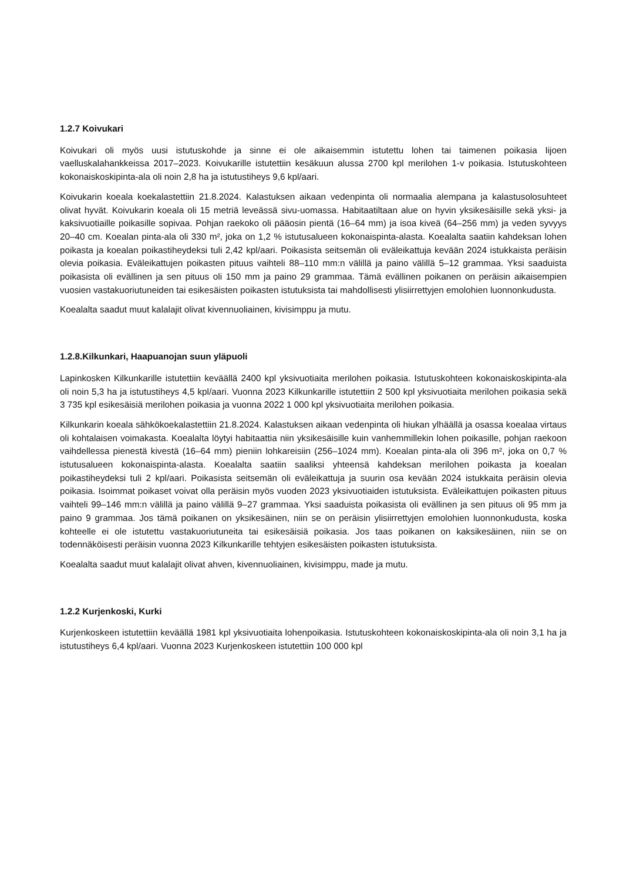1.2.7 Koivukari
Koivukari oli myös uusi istutuskohde ja sinne ei ole aikaisemmin istutettu lohen tai taimenen poikasia Iijoen vaelluskalahankkeissa 2017–2023. Koivukarille istutettiin kesäkuun alussa 2700 kpl merilohen 1-v poikasia. Istutuskohteen kokonaiskoskipinta-ala oli noin 2,8 ha ja istutustiheys 9,6 kpl/aari.
Koivukarin koeala koekalastettiin 21.8.2024. Kalastuksen aikaan vedenpinta oli normaalia alempana ja kalastusolosuhteet olivat hyvät. Koivukarin koeala oli 15 metriä leveässä sivu-uomassa. Habitaatiltaan alue on hyvin yksikesäisille sekä yksi- ja kaksivuotiaille poikasille sopivaa. Pohjan raekoko oli pääosin pientä (16–64 mm) ja isoa kiveä (64–256 mm) ja veden syvyys 20–40 cm. Koealan pinta-ala oli 330 m², joka on 1,2 % istutusalueen kokonaispinta-alasta. Koealalta saatiin kahdeksan lohen poikasta ja koealan poikastiheydeksi tuli 2,42 kpl/aari. Poikasista seitsemän oli eväleikattuja kevään 2024 istukkaista peräisin olevia poikasia. Eväleikattujen poikasten pituus vaihteli 88–110 mm:n välillä ja paino välillä 5–12 grammaa. Yksi saaduista poikasista oli evällinen ja sen pituus oli 150 mm ja paino 29 grammaa. Tämä evällinen poikanen on peräisin aikaisempien vuosien vastakuoriutuneiden tai esikesäisten poikasten istutuksista tai mahdollisesti ylisiirrettyjen emolohien luonnonkudusta.
Koealalta saadut muut kalalajit olivat kivennuoliainen, kivisimppu ja mutu.
1.2.8.Kilkunkari, Haapuanojan suun yläpuoli
Lapinkosken Kilkunkarille istutettiin keväällä 2400 kpl yksivuotiaita merilohen poikasia. Istutuskohteen kokonaiskoskipinta-ala oli noin 5,3 ha ja istutustiheys 4,5 kpl/aari. Vuonna 2023 Kilkunkarille istutettiin 2 500 kpl yksivuotiaita merilohen poikasia sekä 3 735 kpl esikesäisiä merilohen poikasia ja vuonna 2022 1 000 kpl yksivuotiaita merilohen poikasia.
Kilkunkarin koeala sähkökoekalastettiin 21.8.2024. Kalastuksen aikaan vedenpinta oli hiukan ylhäällä ja osassa koealaa virtaus oli kohtalaisen voimakasta. Koealalta löytyi habitaattia niin yksikesäisille kuin vanhemmillekin lohen poikasille, pohjan raekoon vaihdellessa pienestä kivestä (16–64 mm) pieniin lohkareisiin (256–1024 mm). Koealan pinta-ala oli 396 m², joka on 0,7 % istutusalueen kokonaispinta-alasta. Koealalta saatiin saaliksi yhteensä kahdeksan merilohen poikasta ja koealan poikastiheydeksi tuli 2 kpl/aari. Poikasista seitsemän oli eväleikattuja ja suurin osa kevään 2024 istukkaita peräisin olevia poikasia. Isoimmat poikaset voivat olla peräisin myös vuoden 2023 yksivuotiaiden istutuksista. Eväleikattujen poikasten pituus vaihteli 99–146 mm:n välillä ja paino välillä 9–27 grammaa. Yksi saaduista poikasista oli evällinen ja sen pituus oli 95 mm ja paino 9 grammaa. Jos tämä poikanen on yksikesäinen, niin se on peräisin ylisiirrettyjen emolohien luonnonkudusta, koska kohteelle ei ole istutettu vastakuoriutuneita tai esikesäisiä poikasia. Jos taas poikanen on kaksikesäinen, niin se on todennäköisesti peräisin vuonna 2023 Kilkunkarille tehtyjen esikesäisten poikasten istutuksista.
Koealalta saadut muut kalalajit olivat ahven, kivennuoliainen, kivisimppu, made ja mutu.
1.2.2 Kurjenkoski, Kurki
Kurjenkoskeen istutettiin keväällä 1981 kpl yksivuotiaita lohenpoikasia. Istutuskohteen kokonaiskoskipinta-ala oli noin 3,1 ha ja istutustiheys 6,4 kpl/aari. Vuonna 2023 Kurjenkoskeen istutettiin 100 000 kpl